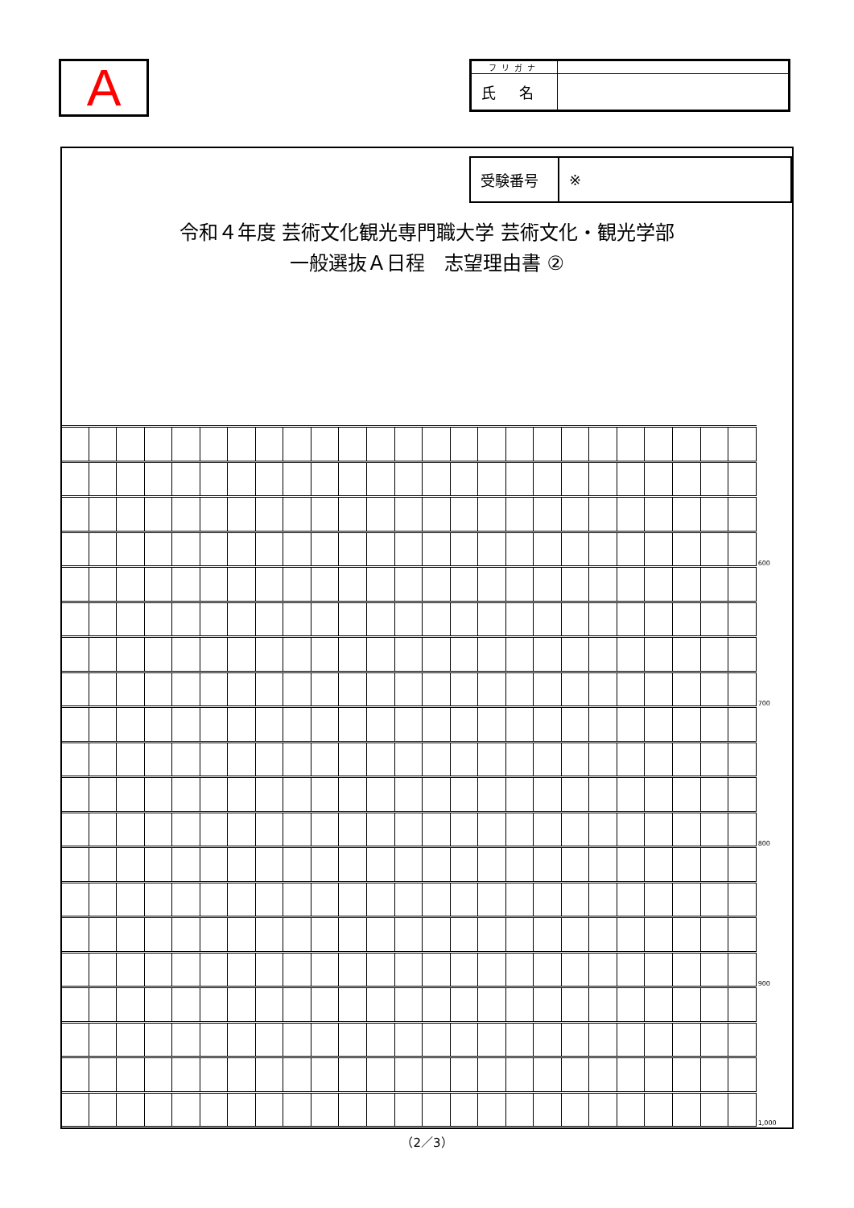A
| フリガナ | |
| 氏 名 | |
| 受験番号 | ※ |
令和４年度 芸術文化観光専門職大学 芸術文化・観光学部
一般選抜Ａ日程　志望理由書 ②
| | | | | | | | | | | | | | | | | | | | | | | | | | 600 |
| | | | | | | | | | | | | | | | | | | | | | | | | | 700 |
| | | | | | | | | | | | | | | | | | | | | | | | | | 800 |
| | | | | | | | | | | | | | | | | | | | | | | | | | 900 |
| | | | | | | | | | | | | | | | | | | | | | | | | | 1,000 |
（2／3）